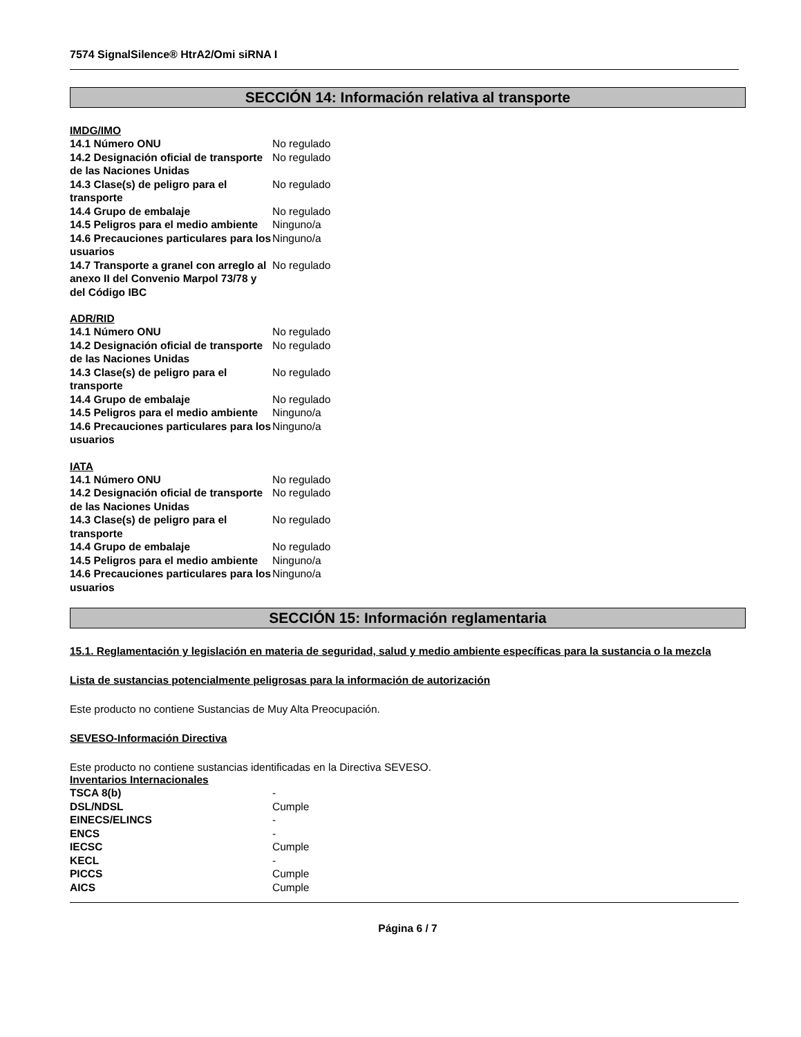7574 SignalSilence® HtrA2/Omi siRNA I
SECCIÓN 14: Información relativa al transporte
IMDG/IMO
| 14.1 Número ONU | No regulado |
| 14.2 Designación oficial de transporte de las Naciones Unidas | No regulado |
| 14.3 Clase(s) de peligro para el transporte | No regulado |
| 14.4 Grupo de embalaje | No regulado |
| 14.5 Peligros para el medio ambiente | Ninguno/a |
| 14.6 Precauciones particulares para los usuarios | Ninguno/a |
| 14.7 Transporte a granel con arreglo al anexo II del Convenio Marpol 73/78 y del Código IBC | No regulado |
ADR/RID
| 14.1 Número ONU | No regulado |
| 14.2 Designación oficial de transporte de las Naciones Unidas | No regulado |
| 14.3 Clase(s) de peligro para el transporte | No regulado |
| 14.4 Grupo de embalaje | No regulado |
| 14.5 Peligros para el medio ambiente | Ninguno/a |
| 14.6 Precauciones particulares para los usuarios | Ninguno/a |
IATA
| 14.1 Número ONU | No regulado |
| 14.2 Designación oficial de transporte de las Naciones Unidas | No regulado |
| 14.3 Clase(s) de peligro para el transporte | No regulado |
| 14.4 Grupo de embalaje | No regulado |
| 14.5 Peligros para el medio ambiente | Ninguno/a |
| 14.6 Precauciones particulares para los usuarios | Ninguno/a |
SECCIÓN 15: Información reglamentaria
15.1. Reglamentación y legislación en materia de seguridad, salud y medio ambiente específicas para la sustancia o la mezcla
Lista de sustancias potencialmente peligrosas para la información de autorización
Este producto no contiene Sustancias de Muy Alta Preocupación.
SEVESO-Información Directiva
Este producto no contiene sustancias identificadas en la Directiva SEVESO.
Inventarios Internacionales
| TSCA 8(b) | - |
| DSL/NDSL | Cumple |
| EINECS/ELINCS | - |
| ENCS | - |
| IECSC | Cumple |
| KECL | - |
| PICCS | Cumple |
| AICS | Cumple |
Página 6 / 7